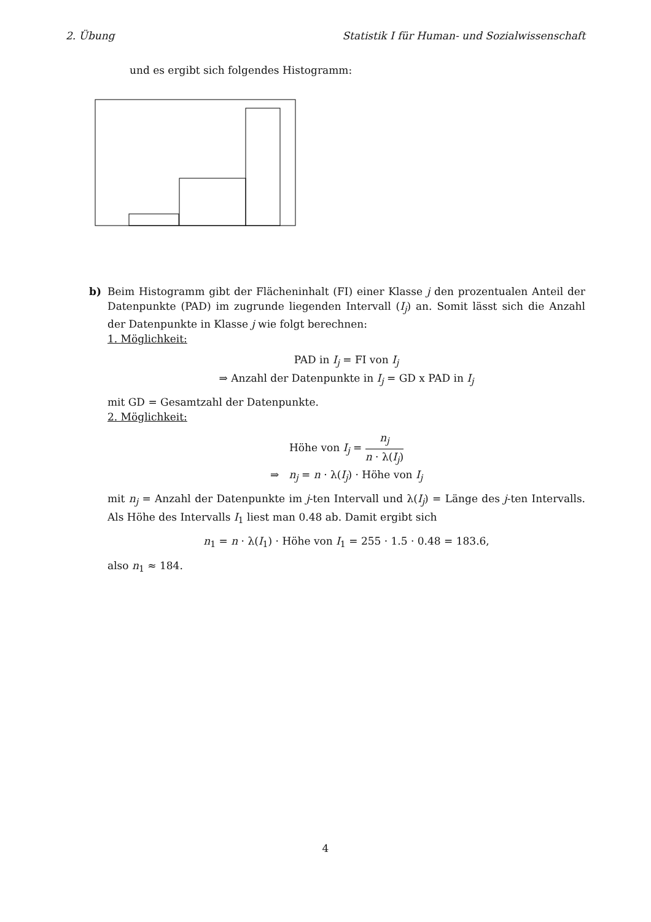2. Übung Statistik I für Human- und Sozialwissenschaft
und es ergibt sich folgendes Histogramm:
b)
Beim Histogramm gibt der Flächeninhalt (FI) einer Klasse j den prozentualen Anteil der Datenpunkte (PAD) im zugrunde liegenden Intervall (I<sub>j</sub>) an. Somit lässt sich die Anzahl der Datenpunkte in Klasse j wie folgt berechnen:
1. Möglichkeit:
PAD in I<sub>j</sub> = FI von I<sub>j</sub>
⇒ Anzahl der Datenpunkte in I<sub>j</sub> = GD x PAD in I<sub>j</sub>
mit GD = Gesamtzahl der Datenpunkte.
2. Möglichkeit:
Höhe von I<sub>j</sub> = n<sub>j</sub> n · λ(I<sub>j</sub>)
⇒ n<sub>j</sub> = n · λ(I<sub>j</sub>) · Höhe von I<sub>j</sub>
mit n<sub>j</sub> = Anzahl der Datenpunkte im j-ten Intervall und λ(I<sub>j</sub>) = Länge des j-ten Intervalls. Als Höhe des Intervalls I<sub>1</sub> liest man 0.48 ab. Damit ergibt sich
n<sub>1</sub> = n · λ(I<sub>1</sub>) · Höhe von I<sub>1</sub> = 255 · 1.5 · 0.48 = 183.6,
also n<sub>1</sub> ≈ 184.
4